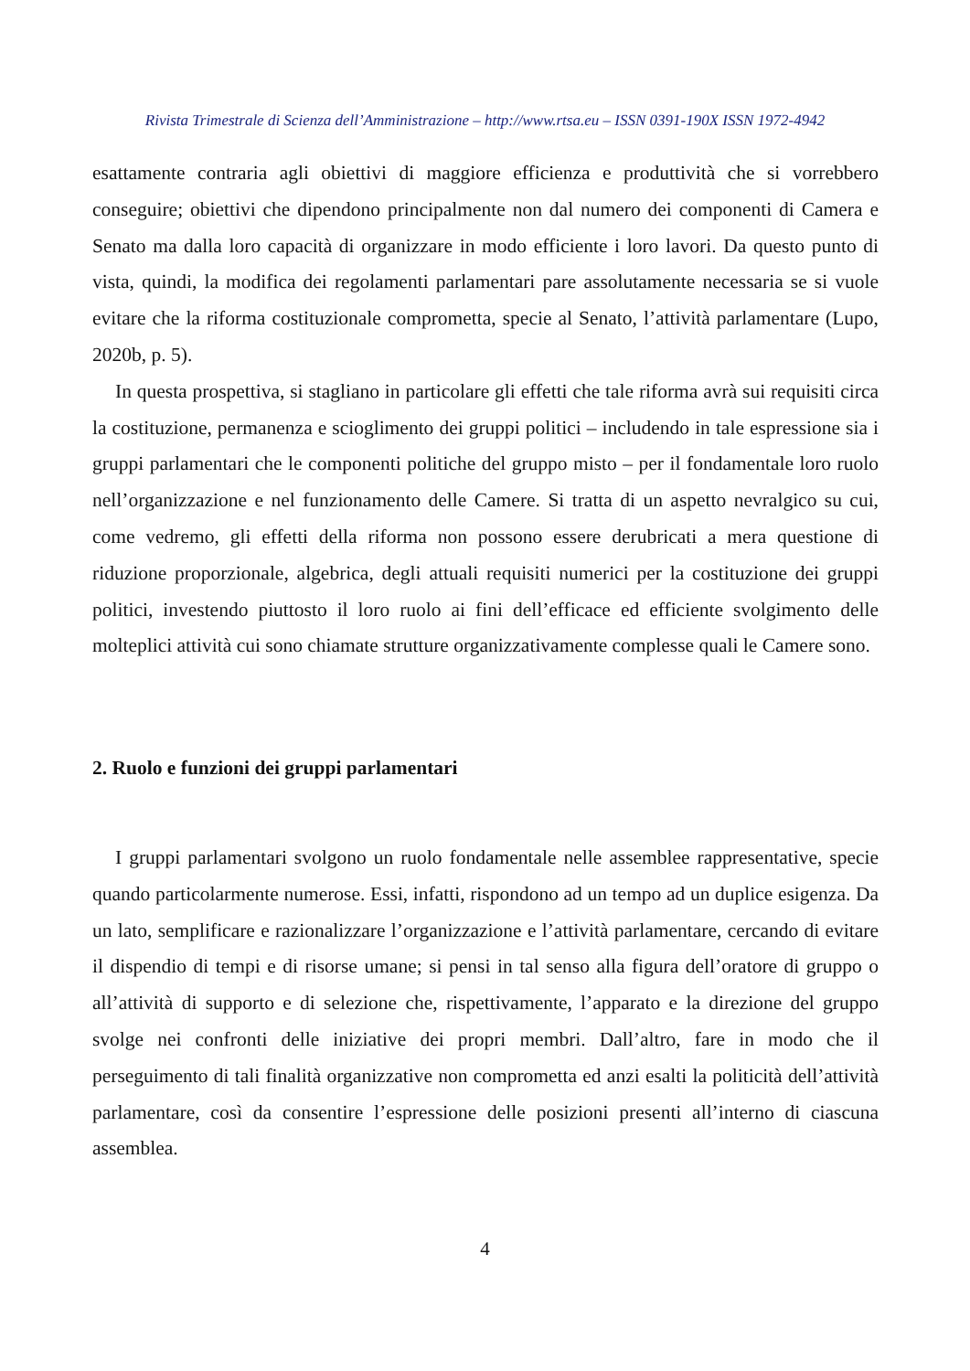Rivista Trimestrale di Scienza dell’Amministrazione – http://www.rtsa.eu – ISSN 0391-190X ISSN 1972-4942
esattamente contraria agli obiettivi di maggiore efficienza e produttività che si vorrebbero conseguire; obiettivi che dipendono principalmente non dal numero dei componenti di Camera e Senato ma dalla loro capacità di organizzare in modo efficiente i loro lavori. Da questo punto di vista, quindi, la modifica dei regolamenti parlamentari pare assolutamente necessaria se si vuole evitare che la riforma costituzionale comprometta, specie al Senato, l’attività parlamentare (Lupo, 2020b, p. 5).
In questa prospettiva, si stagliano in particolare gli effetti che tale riforma avrà sui requisiti circa la costituzione, permanenza e scioglimento dei gruppi politici – includendo in tale espressione sia i gruppi parlamentari che le componenti politiche del gruppo misto – per il fondamentale loro ruolo nell’organizzazione e nel funzionamento delle Camere. Si tratta di un aspetto nevralgico su cui, come vedremo, gli effetti della riforma non possono essere derubricati a mera questione di riduzione proporzionale, algebrica, degli attuali requisiti numerici per la costituzione dei gruppi politici, investendo piuttosto il loro ruolo ai fini dell’efficace ed efficiente svolgimento delle molteplici attività cui sono chiamate strutture organizzativamente complesse quali le Camere sono.
2. Ruolo e funzioni dei gruppi parlamentari
I gruppi parlamentari svolgono un ruolo fondamentale nelle assemblee rappresentative, specie quando particolarmente numerose. Essi, infatti, rispondono ad un tempo ad un duplice esigenza. Da un lato, semplificare e razionalizzare l’organizzazione e l’attività parlamentare, cercando di evitare il dispendio di tempi e di risorse umane; si pensi in tal senso alla figura dell’oratore di gruppo o all’attività di supporto e di selezione che, rispettivamente, l’apparato e la direzione del gruppo svolge nei confronti delle iniziative dei propri membri. Dall’altro, fare in modo che il perseguimento di tali finalità organizzative non comprometta ed anzi esalti la politicità dell’attività parlamentare, così da consentire l’espressione delle posizioni presenti all’interno di ciascuna assemblea.
4